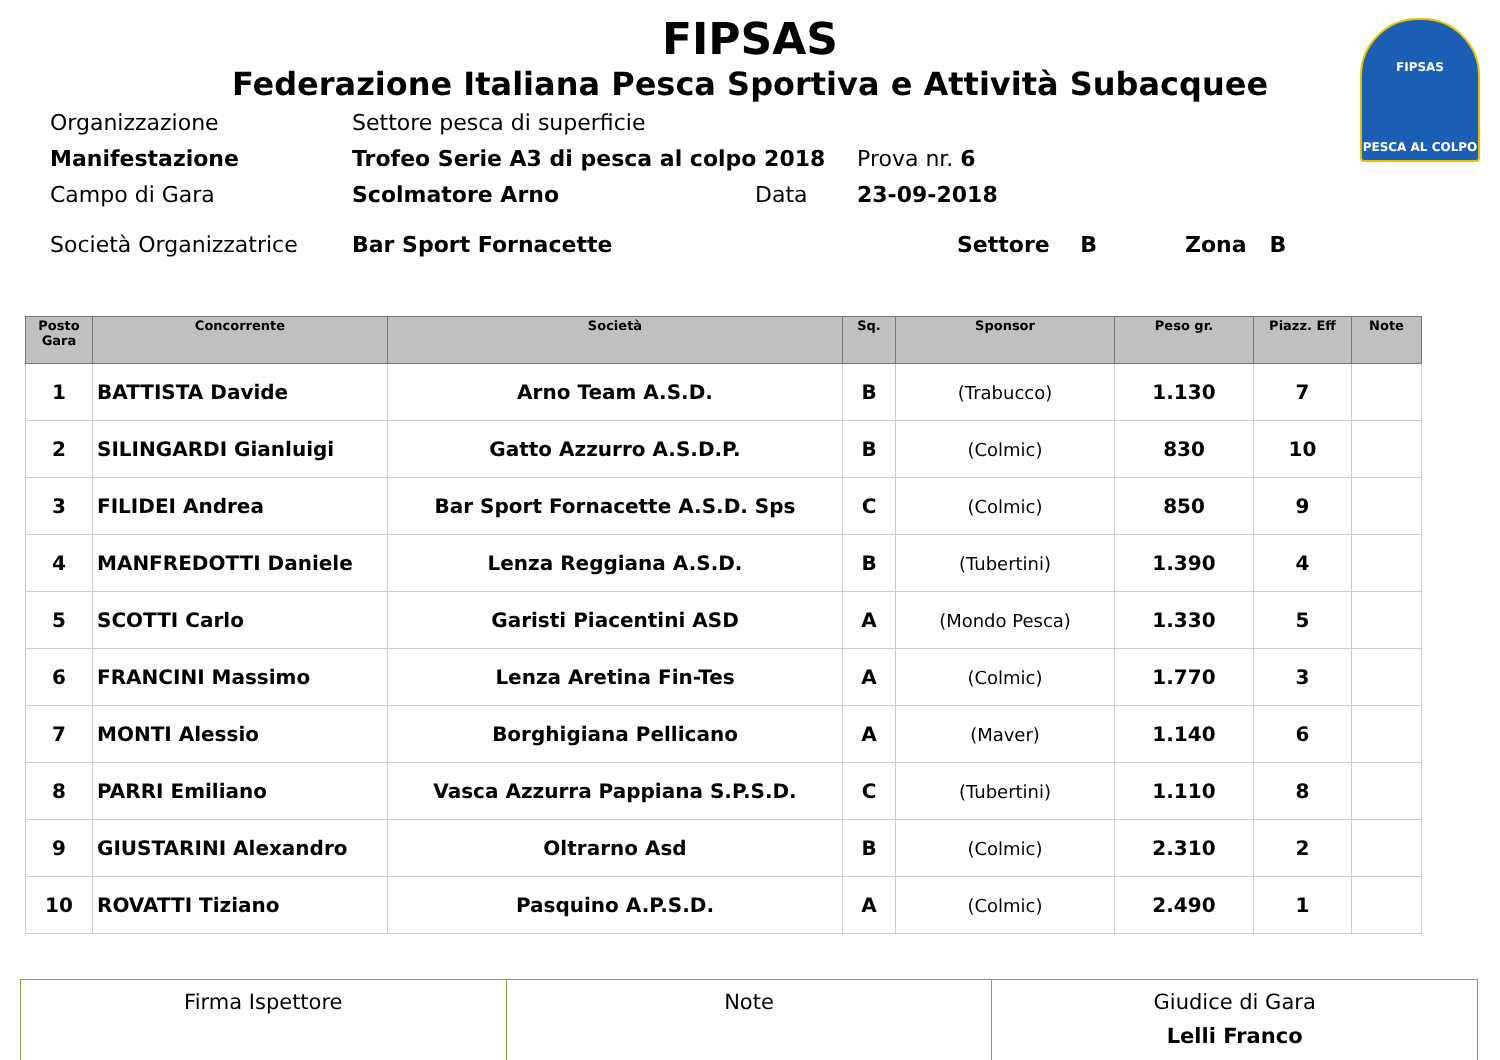FIPSAS
PESCA AL COLPO
FIPSAS
Federazione Italiana Pesca Sportiva e Attività Subacquee
Organizzazione Settore pesca di superficie
Manifestazione Trofeo Serie A3 di pesca al colpo 2018 Prova nr. 6
Campo di Gara Scolmatore Arno Data 23-09-2018
Società Organizzatrice Bar Sport Fornacette Settore B Zona B
| Posto Gara | Concorrente | Società | Sq. | Sponsor | Peso gr. | Piazz. Eff | Note |
| --- | --- | --- | --- | --- | --- | --- | --- |
| 1 | BATTISTA Davide | Arno Team A.S.D. | B | (Trabucco) | 1.130 | 7 | |
| 2 | SILINGARDI Gianluigi | Gatto Azzurro A.S.D.P. | B | (Colmic) | 830 | 10 | |
| 3 | FILIDEI Andrea | Bar Sport Fornacette A.S.D. Sps | C | (Colmic) | 850 | 9 | |
| 4 | MANFREDOTTI Daniele | Lenza Reggiana A.S.D. | B | (Tubertini) | 1.390 | 4 | |
| 5 | SCOTTI Carlo | Garisti Piacentini ASD | A | (Mondo Pesca) | 1.330 | 5 | |
| 6 | FRANCINI Massimo | Lenza Aretina Fin-Tes | A | (Colmic) | 1.770 | 3 | |
| 7 | MONTI Alessio | Borghigiana Pellicano | A | (Maver) | 1.140 | 6 | |
| 8 | PARRI Emiliano | Vasca Azzurra Pappiana S.P.S.D. | C | (Tubertini) | 1.110 | 8 | |
| 9 | GIUSTARINI Alexandro | Oltrarno Asd | B | (Colmic) | 2.310 | 2 | |
| 10 | ROVATTI Tiziano | Pasquino A.P.S.D. | A | (Colmic) | 2.490 | 1 | |
| Firma Ispettore | Note | Giudice di Gara Lelli Franco |